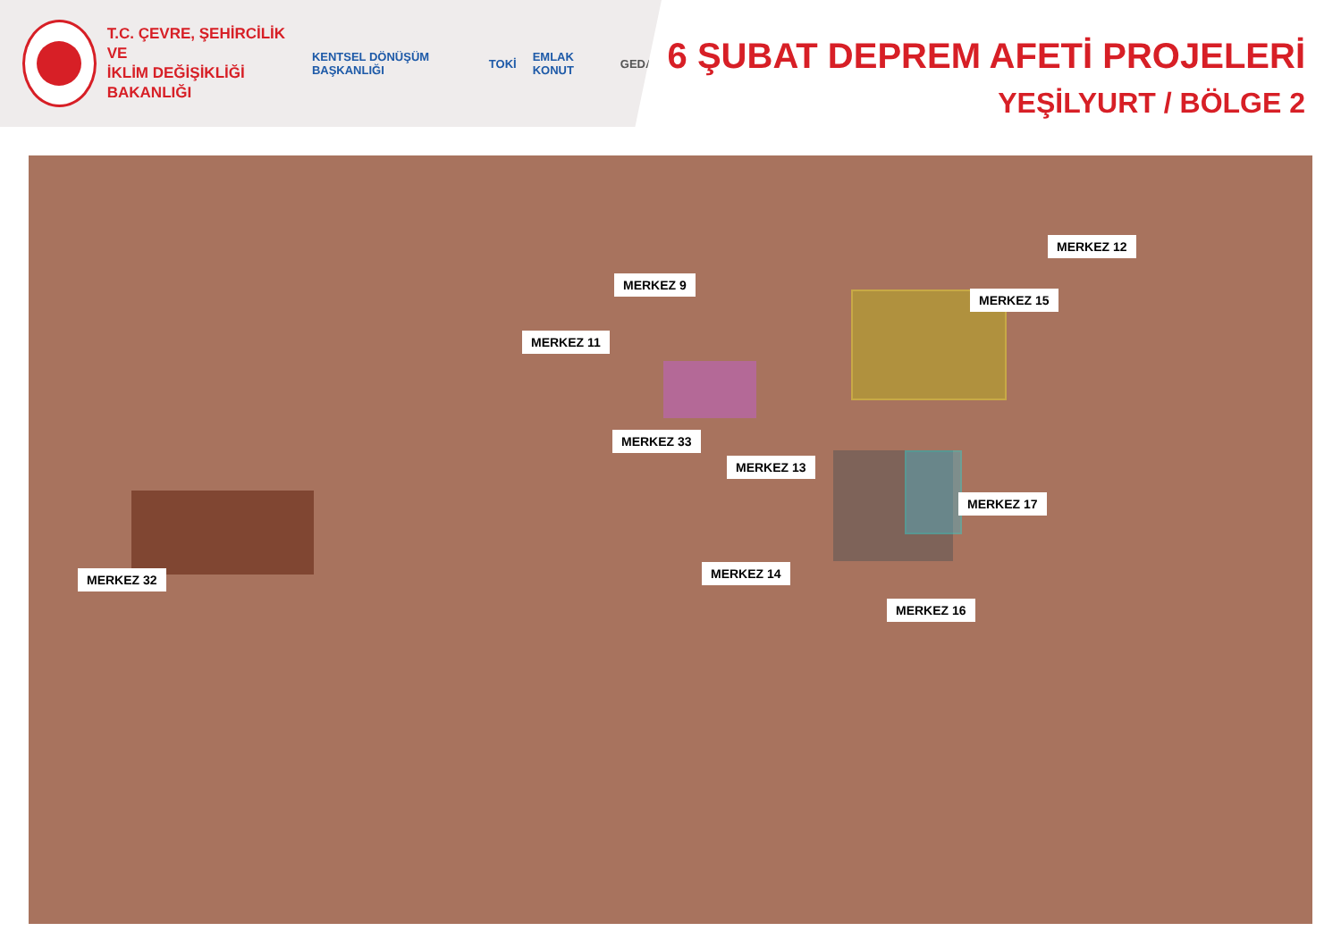T.C. ÇEVRE, ŞEHİRCİLİK VE
İKLİM DEĞİŞİKLİĞİ BAKANLIĞI
KENTSEL DÖNÜŞÜM BAŞKANLIĞI TOKİ EMLAK KONUT GEDAŞ
6 ŞUBAT DEPREM AFETİ PROJELERİ
YEŞİLYURT / BÖLGE 2
MERKEZ 12
MERKEZ 9
MERKEZ 15
MERKEZ 11
MERKEZ 33
MERKEZ 13
MERKEZ 17
MERKEZ 32 MERKEZ 14
MERKEZ 16